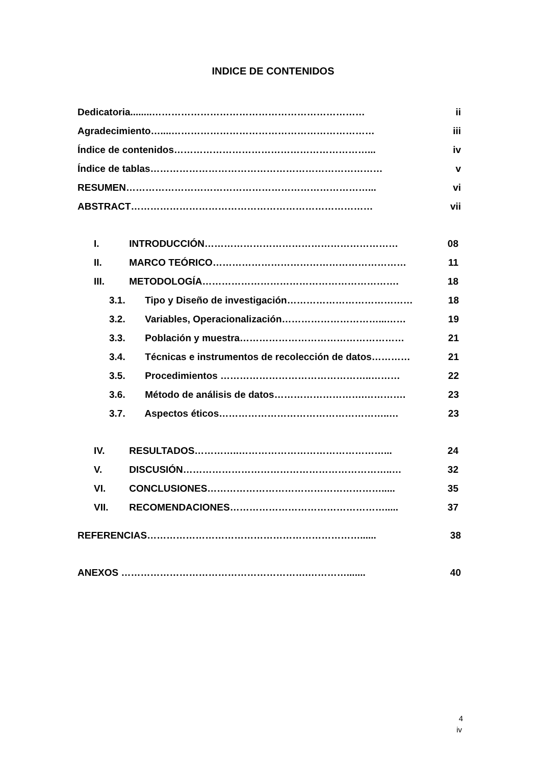INDICE DE CONTENIDOS
Dedicatoria........………………………………………………………… ii
Agradecimiento…....……………………………………………………… iii
Índice de contenidos……………………………………………………... iv
Índice de tablas……………………………………………………………… v
RESUMEN…………………………………………………………………... vi
ABSTRACT………………………………………………………………… vii
I. INTRODUCCIÓN…………………………………………………… 08
II. MARCO TEÓRICO…………………………………………………… 11
III. METODOLOGÍA……………………………………………………. 18
3.1. Tipo y Diseño de investigación………………………………… 18
3.2. Variables, Operacionalización…………………………...…… 19
3.3. Población y muestra…………………………………………… 21
3.4. Técnicas e instrumentos de recolección de datos………… 21
3.5. Procedimientos ………………………………………..……… 22
3.6. Método de análisis de datos……………………….…………. 23
3.7. Aspectos éticos……………………………………………..… 23
IV. RESULTADOS…………..………………………………………... 24
V. DISCUSIÓN………………………………………………………..… 32
VI. CONCLUSIONES………………………………………………..... 35
VII. RECOMENDACIONES…………………………………………..... 37
REFERENCIAS…………………………………………………………...... 38
ANEXOS ………………………………………………….…………....... 40
4
iv